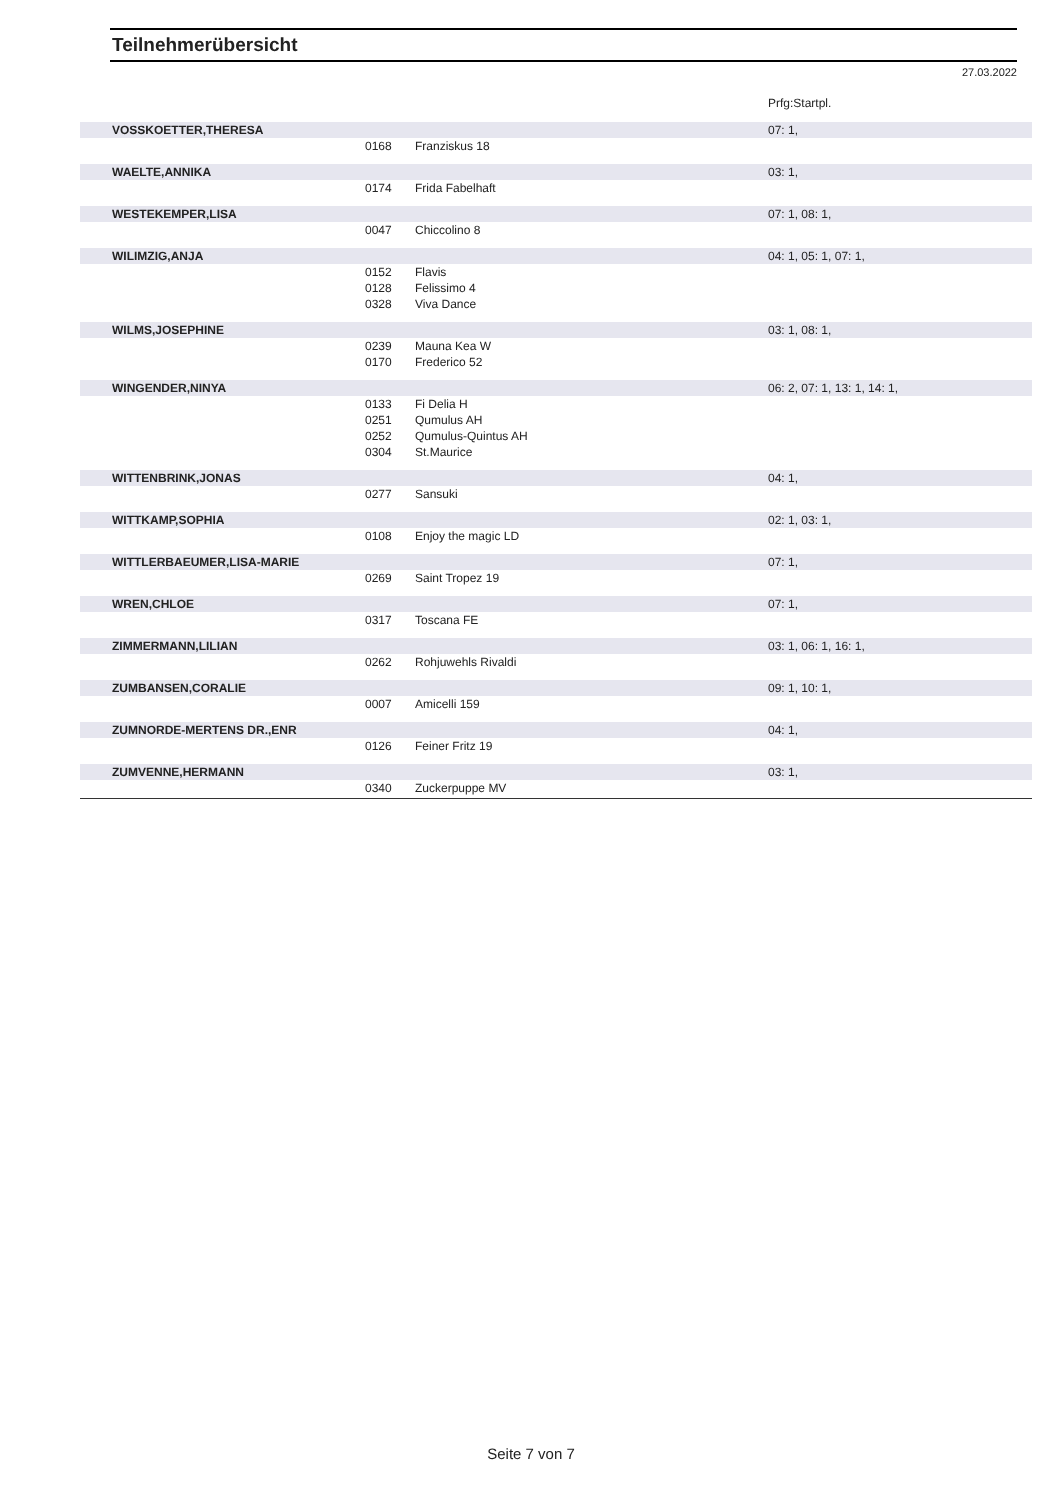Teilnehmerübersicht
27.03.2022
| | | | Prfg:Startpl. |
| VOSSKOETTER,THERESA | | | 07: 1, |
| | 0168 | Franziskus 18 | |
| WAELTE,ANNIKA | | | 03: 1, |
| | 0174 | Frida Fabelhaft | |
| WESTEKEMPER,LISA | | | 07: 1, 08: 1, |
| | 0047 | Chiccolino 8 | |
| WILIMZIG,ANJA | | | 04: 1, 05: 1, 07: 1, |
| | 0152 | Flavis | |
| | 0128 | Felissimo 4 | |
| | 0328 | Viva Dance | |
| WILMS,JOSEPHINE | | | 03: 1, 08: 1, |
| | 0239 | Mauna Kea W | |
| | 0170 | Frederico 52 | |
| WINGENDER,NINYA | | | 06: 2, 07: 1, 13: 1, 14: 1, |
| | 0133 | Fi Delia H | |
| | 0251 | Qumulus AH | |
| | 0252 | Qumulus-Quintus AH | |
| | 0304 | St.Maurice | |
| WITTENBRINK,JONAS | | | 04: 1, |
| | 0277 | Sansuki | |
| WITTKAMP,SOPHIA | | | 02: 1, 03: 1, |
| | 0108 | Enjoy the magic LD | |
| WITTLERBAEUMER,LISA-MARIE | | | 07: 1, |
| | 0269 | Saint Tropez 19 | |
| WREN,CHLOE | | | 07: 1, |
| | 0317 | Toscana FE | |
| ZIMMERMANN,LILIAN | | | 03: 1, 06: 1, 16: 1, |
| | 0262 | Rohjuwehls Rivaldi | |
| ZUMBANSEN,CORALIE | | | 09: 1, 10: 1, |
| | 0007 | Amicelli 159 | |
| ZUMNORDE-MERTENS DR.,ENR | | | 04: 1, |
| | 0126 | Feiner Fritz 19 | |
| ZUMVENNE,HERMANN | | | 03: 1, |
| | 0340 | Zuckerpuppe MV | |
Seite 7 von 7